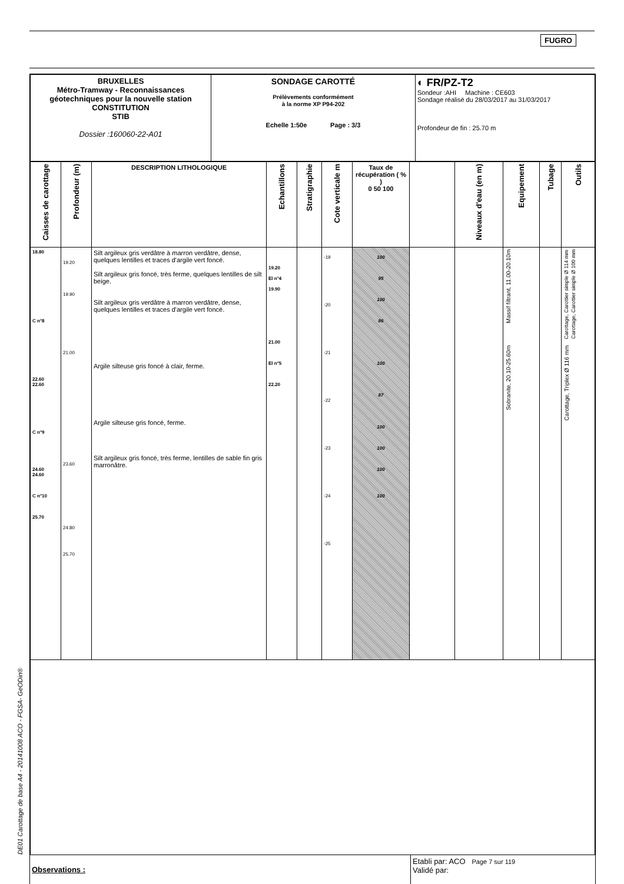FUGRO
| BRUXELLES Métro-Tramway - Reconnaissances géotechniques pour la nouvelle station CONSTITUTION STIB Dossier :160060-22-A01 | SONDAGE CAROTTÉ Prélèvements conformément à la norme XP P94-202 Echelle 1:50e Page : 3/3 | ◐ FR/PZ-T2 Sondeur :AHI Machine : CE603 Sondage réalisé du 28/03/2017 au 31/03/2017 Profondeur de fin : 25.70 m |
| Caisses de carottage | Profondeur (m) | DESCRIPTION LITHOLOGIQUE | Echantillons | Stratigraphie | Cote verticale m | Taux de récupération ( % ) 0 50 100 | | Niveaux d'eau (en m) | Equipement | Tubage | Outils |
| --- | --- | --- | --- | --- | --- | --- | --- | --- | --- | --- | --- |
| 18.80 C n°8 22.60 22.60 C n°9 24.60 24.60 C n°10 25.70 | 19.20 19.90 21.00 23.60 24.80 25.70 | Silt argileux gris verdâtre à marron verdâtre, dense, quelques lentilles et traces d'argile vert foncé. Silt argileux gris foncé, très ferme, quelques lentilles de silt beige. Silt argileux gris verdâtre à marron verdâtre, dense, quelques lentilles et traces d'argile vert foncé. Argile silteuse gris foncé à clair, ferme. Argile silteuse gris foncé, ferme. Silt argileux gris foncé, très ferme, lentilles de sable fin gris marronâtre. | 19.20 El n°4 19.90 21.00 El n°5 22.20 | | -19 -20 -21 -22 -23 -24 -25 | 100 95 100 86 100 87 100 100 100 100 | | | Massif filtrant, 11.00-20.10m Sobranite, 20.10-25.60m | | Carottage, Carottier simple Ø 114 mm Carottage, Carottier simple Ø 100 mm Carottage, Triplex Ø 116 mm |
| Observations : | Etabli par: ACO Page 7 sur 119 Validé par: |
DE01 Carottage de base A4 - 20141008 ACO - FGSA- GeODin®